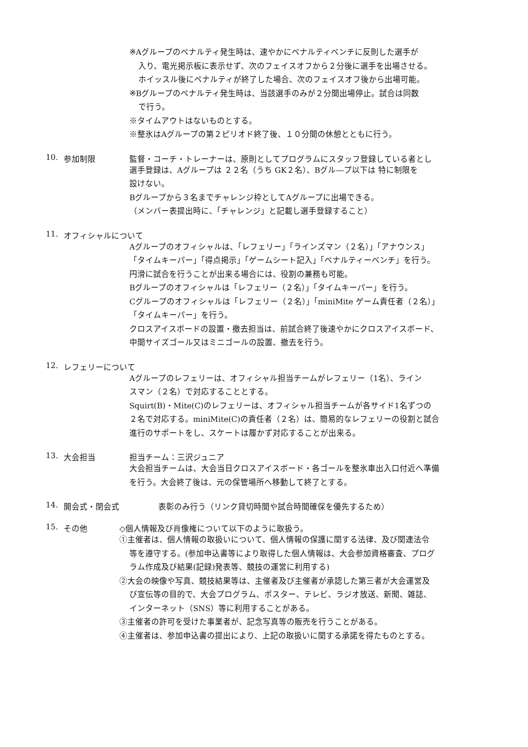※Aグループのペナルティ発生時は、速やかにペナルティベンチに反則した選手が
入り、電光掲示板に表示せず、次のフェイスオフから２分後に選手を出場させる。
ホイッスル後にペナルティが終了した場合、次のフェイスオフ後から出場可能。
※Bグループのペナルティ発生時は、当該選手のみが２分間出場停止。試合は同数
で行う。
※タイムアウトはないものとする。
※整氷はAグループの第２ピリオド終了後、１０分間の休憩とともに行う。
10. 参加制限 監督・コーチ・トレーナーは、原則としてプログラムにスタッフ登録している者とし
選手登録は、Aグループは ２２名（うち GK２名）、Bグル―プ以下は 特に制限を
設けない。
Bグループから３名までチャレンジ枠としてAグループに出場できる。
（メンバー表提出時に、「チャレンジ」と記載し選手登録すること）
11. オフィシャルについて
Aグループのオフィシャルは、「レフェリー」「ラインズマン（２名）」「アナウンス」
「タイムキーパー」「得点掲示」「ゲームシート記入」「ペナルティーベンチ」を行う。
円滑に試合を行うことが出来る場合には、役割の兼務も可能。
Bグループのオフィシャルは「レフェリー（２名）」「タイムキーパー」を行う。
Cグループのオフィシャルは「レフェリー（２名）」「miniMite ゲーム責任者（２名）」
「タイムキーパー」を行う。
クロスアイスボードの設置・撤去担当は、前試合終了後速やかにクロスアイスボード、
中間サイズゴール又はミニゴールの設置、撤去を行う。
12. レフェリーについて
Aグループのレフェリーは、オフィシャル担当チームがレフェリー（1名）、ライン
スマン（２名）で対応することとする。
Squirt(B)・Mite(C)のレフェリーは、オフィシャル担当チームが各サイド1名ずつの
２名で対応する。miniMite(C)の責任者（２名）は、簡易的なレフェリーの役割と試合
進行のサポートをし、スケートは履かず対応することが出来る。
13. 大会担当 担当チーム：三沢ジュニア
大会担当チームは、大会当日クロスアイスボード・各ゴールを整氷車出入口付近へ準備
を行う。大会終了後は、元の保管場所へ移動して終了とする。
14. 開会式・閉会式 表彰のみ行う（リンク貸切時間や試合時間確保を優先するため）
15. その他 ◇個人情報及び肖像権について以下のように取扱う。
①主催者は、個人情報の取扱いについて、個人情報の保護に関する法律、及び関連法令
等を遵守する。(参加申込書等により取得した個人情報は、大会参加資格審査、プログ
ラム作成及び結果(記録)発表等、競技の運営に利用する)
②大会の映像や写真、競技結果等は、主催者及び主催者が承認した第三者が大会運営及
び宣伝等の目的で、大会プログラム、ポスター、テレビ、ラジオ放送、新聞、雑誌、
インターネット（SNS）等に利用することがある。
③主催者の許可を受けた事業者が、記念写真等の販売を行うことがある。
④主催者は、参加申込書の提出により、上記の取扱いに関する承諾を得たものとする。